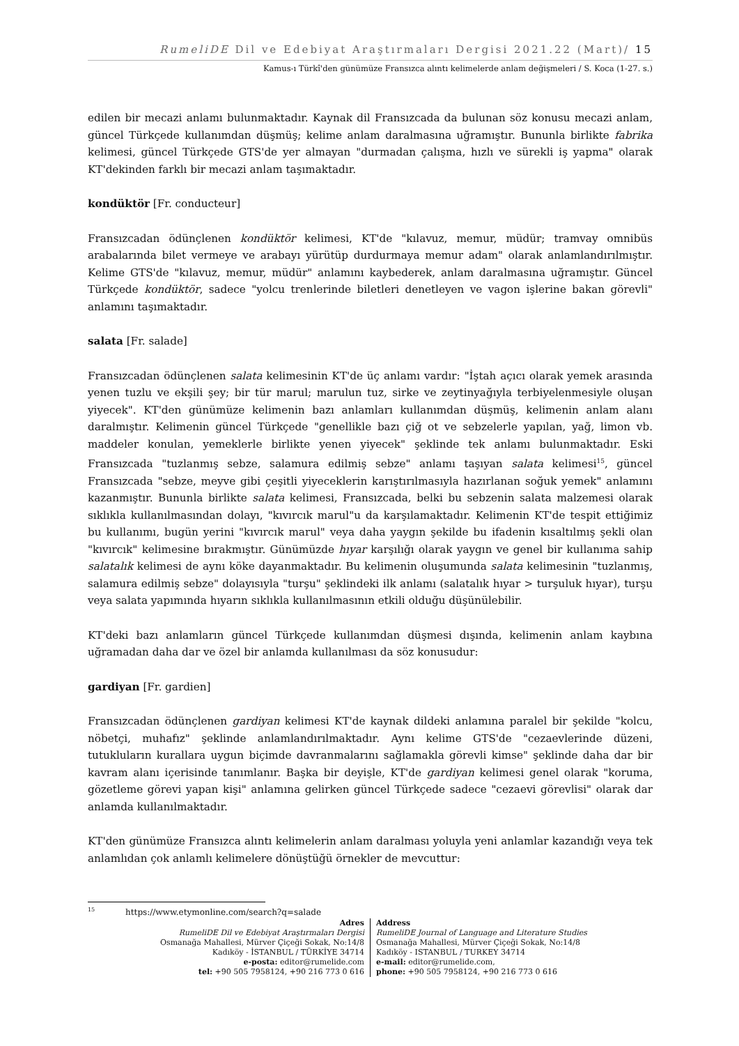RumeliDE Dil ve Edebiyat Araştırmaları Dergisi 2021.22 (Mart)/ 15
Kamus-ı Türkî'den günümüze Fransızca alıntı kelimelerde anlam değişmeleri / S. Koca (1-27. s.)
edilen bir mecazi anlamı bulunmaktadır. Kaynak dil Fransızcada da bulunan söz konusu mecazi anlam, güncel Türkçede kullanımdan düşmüş; kelime anlam daralmasına uğramıştır. Bununla birlikte fabrika kelimesi, güncel Türkçede GTS'de yer almayan "durmadan çalışma, hızlı ve sürekli iş yapma" olarak KT'dekinden farklı bir mecazi anlam taşımaktadır.
kondüktör [Fr. conducteur]
Fransızcadan ödünçlenen kondüktör kelimesi, KT'de "kılavuz, memur, müdür; tramvay omnibüs arabalarında bilet vermeye ve arabayı yürütüp durdurmaya memur adam" olarak anlamlandırılmıştır. Kelime GTS'de "kılavuz, memur, müdür" anlamını kaybederek, anlam daralmasına uğramıştır. Güncel Türkçede kondüktör, sadece "yolcu trenlerinde biletleri denetleyen ve vagon işlerine bakan görevli" anlamını taşımaktadır.
salata [Fr. salade]
Fransızcadan ödünçlenen salata kelimesinin KT'de üç anlamı vardır: "İştah açıcı olarak yemek arasında yenen tuzlu ve ekşili şey; bir tür marul; marulun tuz, sirke ve zeytinyağıyla terbiyelenmesiyle oluşan yiyecek". KT'den günümüze kelimenin bazı anlamları kullanımdan düşmüş, kelimenin anlam alanı daralmıştır. Kelimenin güncel Türkçede "genellikle bazı çiğ ot ve sebzelerle yapılan, yağ, limon vb. maddeler konulan, yemeklerle birlikte yenen yiyecek" şeklinde tek anlamı bulunmaktadır. Eski Fransızcada "tuzlanmış sebze, salamura edilmiş sebze" anlamı taşıyan salata kelimesi<sup>15</sup>, güncel Fransızcada "sebze, meyve gibi çeşitli yiyeceklerin karıştırılmasıyla hazırlanan soğuk yemek" anlamını kazanmıştır. Bununla birlikte salata kelimesi, Fransızcada, belki bu sebzenin salata malzemesi olarak sıklıkla kullanılmasından dolayı, "kıvırcık marul"u da karşılamaktadır. Kelimenin KT'de tespit ettiğimiz bu kullanımı, bugün yerini "kıvırcık marul" veya daha yaygın şekilde bu ifadenin kısaltılmış şekli olan "kıvırcık" kelimesine bırakmıştır. Günümüzde hıyar karşılığı olarak yaygın ve genel bir kullanıma sahip salatalık kelimesi de aynı köke dayanmaktadır. Bu kelimenin oluşumunda salata kelimesinin "tuzlanmış, salamura edilmiş sebze" dolayısıyla "turşu" şeklindeki ilk anlamı (salatalık hıyar > turşuluk hıyar), turşu veya salata yapımında hıyarın sıklıkla kullanılmasının etkili olduğu düşünülebilir.
KT'deki bazı anlamların güncel Türkçede kullanımdan düşmesi dışında, kelimenin anlam kaybına uğramadan daha dar ve özel bir anlamda kullanılması da söz konusudur:
gardiyan [Fr. gardien]
Fransızcadan ödünçlenen gardiyan kelimesi KT'de kaynak dildeki anlamına paralel bir şekilde "kolcu, nöbetçi, muhafız" şeklinde anlamlandırılmaktadır. Aynı kelime GTS'de "cezaevlerinde düzeni, tutukluların kurallara uygun biçimde davranmalarını sağlamakla görevli kimse" şeklinde daha dar bir kavram alanı içerisinde tanımlanır. Başka bir deyişle, KT'de gardiyan kelimesi genel olarak "koruma, gözetleme görevi yapan kişi" anlamına gelirken güncel Türkçede sadece "cezaevi görevlisi" olarak dar anlamda kullanılmaktadır.
KT'den günümüze Fransızca alıntı kelimelerin anlam daralması yoluyla yeni anlamlar kazandığı veya tek anlamlıdan çok anlamlı kelimelere dönüştüğü örnekler de mevcuttur:
<sup>15</sup> https://www.etymonline.com/search?q=salade
Adres
RumeliDE Dil ve Edebiyat Araştırmaları Dergisi
Osmanağa Mahallesi, Mürver Çiçeği Sokak, No:14/8
Kadıköy - İSTANBUL / TÜRKİYE 34714
e-posta: editor@rumelide.com
tel: +90 505 7958124, +90 216 773 0 616
Address
RumeliDE Journal of Language and Literature Studies
Osmanağa Mahallesi, Mürver Çiçeği Sokak, No:14/8
Kadıköy - ISTANBUL / TURKEY 34714
e-mail: editor@rumelide.com,
phone: +90 505 7958124, +90 216 773 0 616